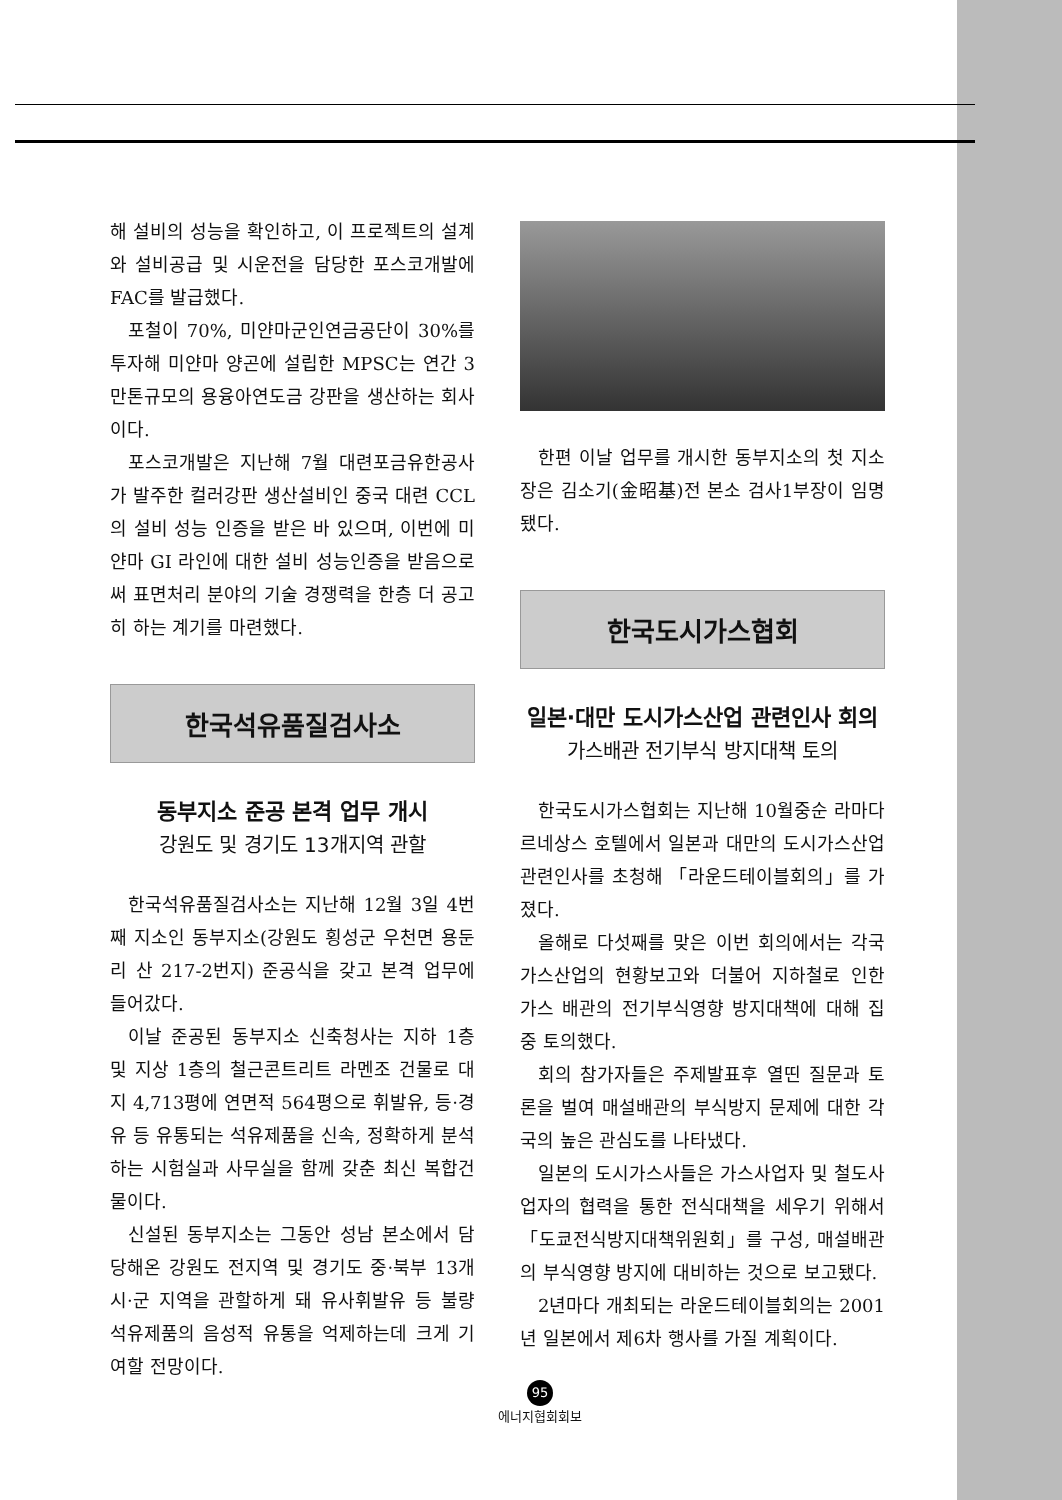해 설비의 성능을 확인하고, 이 프로젝트의 설계와 설비공급 및 시운전을 담당한 포스코개발에 FAC를 발급했다.
포철이 70%, 미얀마군인연금공단이 30%를 투자해 미얀마 양곤에 설립한 MPSC는 연간 3만톤규모의 용융아연도금 강판을 생산하는 회사이다.
포스코개발은 지난해 7월 대련포금유한공사가 발주한 컬러강판 생산설비인 중국 대련 CCL의 설비 성능 인증을 받은 바 있으며, 이번에 미얀마 GI 라인에 대한 설비 성능인증을 받음으로써 표면처리 분야의 기술 경쟁력을 한층 더 공고히 하는 계기를 마련했다.
한국석유품질검사소
동부지소 준공 본격 업무 개시
강원도 및 경기도 13개지역 관할
한국석유품질검사소는 지난해 12월 3일 4번째 지소인 동부지소(강원도 횡성군 우천면 용둔리 산 217-2번지) 준공식을 갖고 본격 업무에 들어갔다.
이날 준공된 동부지소 신축청사는 지하 1층 및 지상 1층의 철근콘트리트 라멘조 건물로 대지 4,713평에 연면적 564평으로 휘발유, 등·경유 등 유통되는 석유제품을 신속, 정확하게 분석하는 시험실과 사무실을 함께 갖춘 최신 복합건물이다.
신설된 동부지소는 그동안 성남 본소에서 담당해온 강원도 전지역 및 경기도 중·북부 13개 시·군 지역을 관할하게 돼 유사휘발유 등 불량 석유제품의 음성적 유통을 억제하는데 크게 기여할 전망이다.
한편 이날 업무를 개시한 동부지소의 첫 지소장은 김소기(金昭基)전 본소 검사1부장이 임명됐다.
한국도시가스협회
일본·대만 도시가스산업 관련인사 회의
가스배관 전기부식 방지대책 토의
한국도시가스협회는 지난해 10월중순 라마다 르네상스 호텔에서 일본과 대만의 도시가스산업 관련인사를 초청해 「라운드테이블회의」를 가졌다.
올해로 다섯째를 맞은 이번 회의에서는 각국 가스산업의 현황보고와 더불어 지하철로 인한 가스 배관의 전기부식영향 방지대책에 대해 집중 토의했다.
회의 참가자들은 주제발표후 열띤 질문과 토론을 벌여 매설배관의 부식방지 문제에 대한 각국의 높은 관심도를 나타냈다.
일본의 도시가스사들은 가스사업자 및 철도사업자의 협력을 통한 전식대책을 세우기 위해서 「도쿄전식방지대책위원회」를 구성, 매설배관의 부식영향 방지에 대비하는 것으로 보고됐다.
2년마다 개최되는 라운드테이블회의는 2001년 일본에서 제6차 행사를 가질 계획이다.
95
에너지협회회보